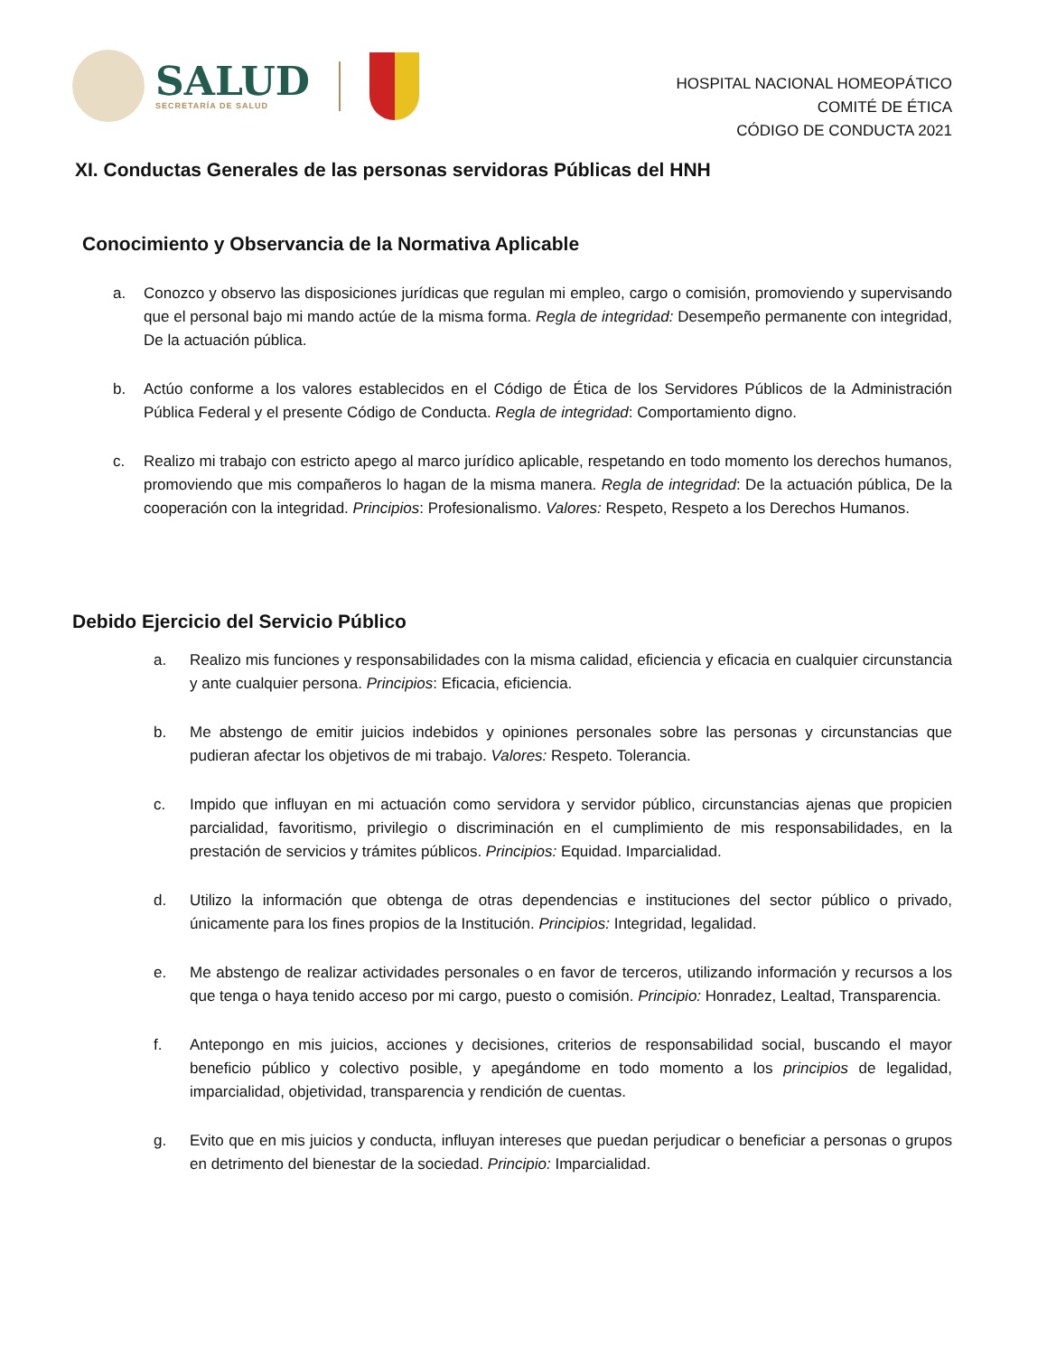SALUD
SECRETARÍA DE SALUD
HOSPITAL NACIONAL HOMEOPÁTICO
COMITÉ DE ÉTICA
CÓDIGO DE CONDUCTA 2021
XI. Conductas Generales de las personas servidoras Públicas del HNH
Conocimiento y Observancia de la Normativa Aplicable
a. Conozco y observo las disposiciones jurídicas que regulan mi empleo, cargo o comisión, promoviendo y supervisando que el personal bajo mi mando actúe de la misma forma. Regla de integridad: Desempeño permanente con integridad, De la actuación pública.
b. Actúo conforme a los valores establecidos en el Código de Ética de los Servidores Públicos de la Administración Pública Federal y el presente Código de Conducta. Regla de integridad: Comportamiento digno.
c. Realizo mi trabajo con estricto apego al marco jurídico aplicable, respetando en todo momento los derechos humanos, promoviendo que mis compañeros lo hagan de la misma manera. Regla de integridad: De la actuación pública, De la cooperación con la integridad. Principios: Profesionalismo. Valores: Respeto, Respeto a los Derechos Humanos.
Debido Ejercicio del Servicio Público
a. Realizo mis funciones y responsabilidades con la misma calidad, eficiencia y eficacia en cualquier circunstancia y ante cualquier persona. Principios: Eficacia, eficiencia.
b. Me abstengo de emitir juicios indebidos y opiniones personales sobre las personas y circunstancias que pudieran afectar los objetivos de mi trabajo. Valores: Respeto. Tolerancia.
c. Impido que influyan en mi actuación como servidora y servidor público, circunstancias ajenas que propicien parcialidad, favoritismo, privilegio o discriminación en el cumplimiento de mis responsabilidades, en la prestación de servicios y trámites públicos. Principios: Equidad. Imparcialidad.
d. Utilizo la información que obtenga de otras dependencias e instituciones del sector público o privado, únicamente para los fines propios de la Institución. Principios: Integridad, legalidad.
e. Me abstengo de realizar actividades personales o en favor de terceros, utilizando información y recursos a los que tenga o haya tenido acceso por mi cargo, puesto o comisión. Principio: Honradez, Lealtad, Transparencia.
f. Antepongo en mis juicios, acciones y decisiones, criterios de responsabilidad social, buscando el mayor beneficio público y colectivo posible, y apegándome en todo momento a los principios de legalidad, imparcialidad, objetividad, transparencia y rendición de cuentas.
g. Evito que en mis juicios y conducta, influyan intereses que puedan perjudicar o beneficiar a personas o grupos en detrimento del bienestar de la sociedad. Principio: Imparcialidad.